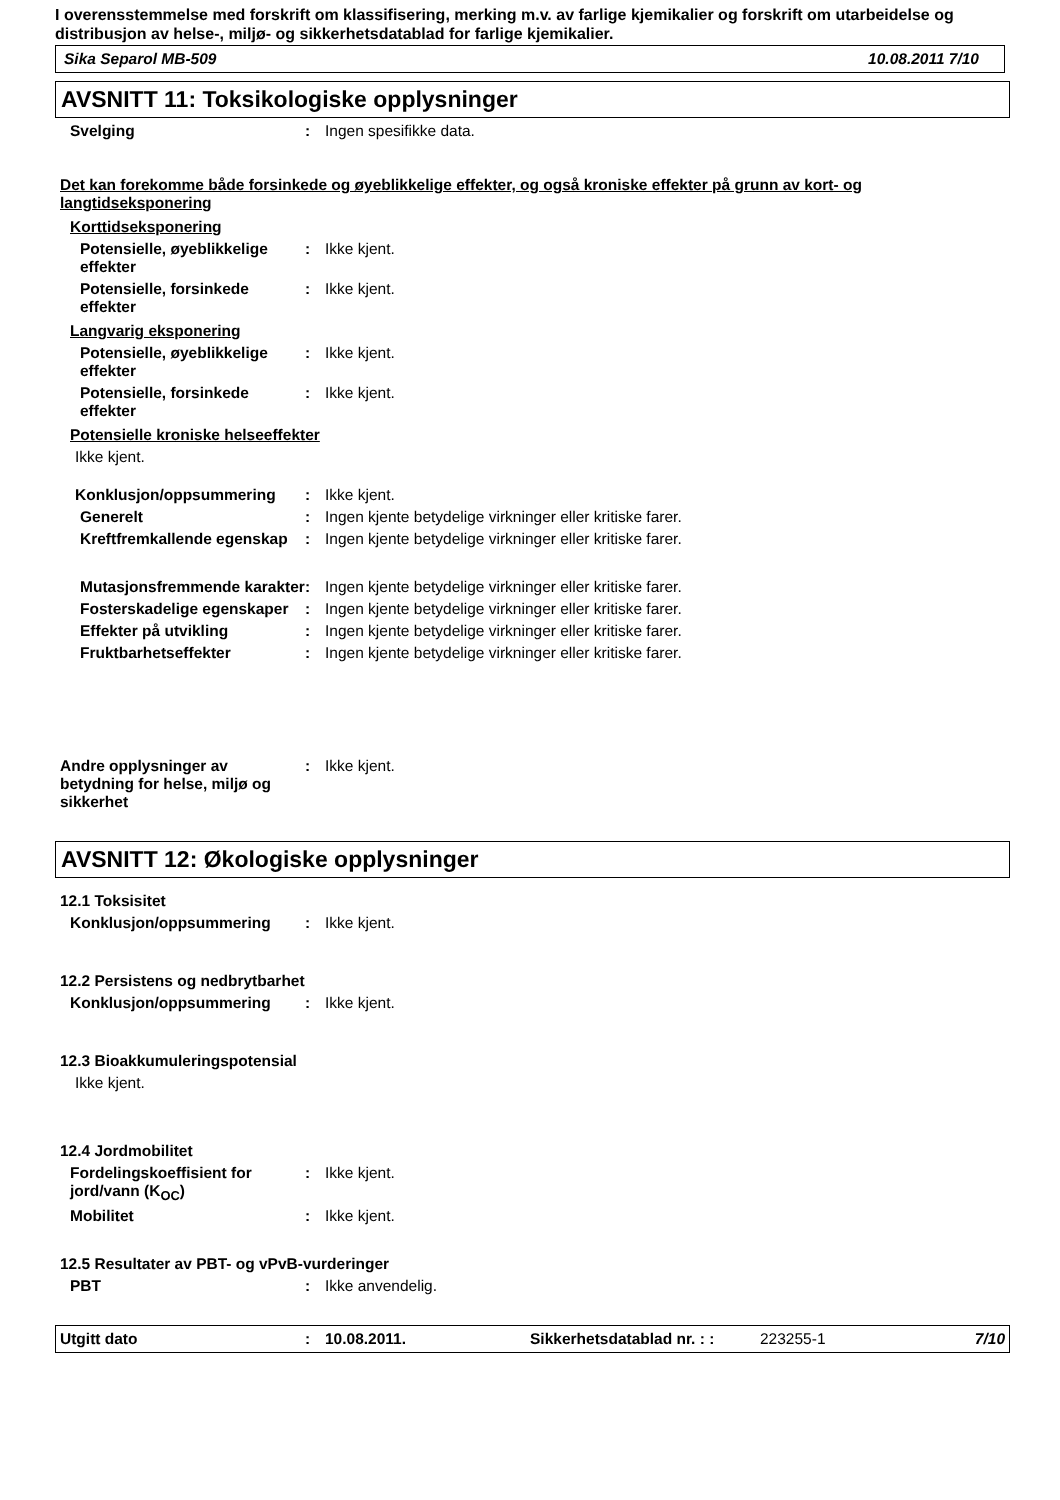I overensstemmelse med forskrift om klassifisering, merking m.v. av farlige kjemikalier og forskrift om utarbeidelse og distribusjon av helse-, miljø- og sikkerhetsdatablad for farlige kjemikalier.
Sika Separol MB-509 10.08.2011 7/10
AVSNITT 11: Toksikologiske opplysninger
Svelging : Ingen spesifikke data.
Det kan forekomme både forsinkede og øyeblikkelige effekter, og også kroniske effekter på grunn av kort- og langtidseksponering
Korttidseksponering
Potensielle, øyeblikkelige effekter
: Ikke kjent.
Potensielle, forsinkede effekter
: Ikke kjent.
Langvarig eksponering
Potensielle, øyeblikkelige effekter
: Ikke kjent.
Potensielle, forsinkede effekter
: Ikke kjent.
Potensielle kroniske helseeffekter
Ikke kjent.
Konklusjon/oppsummering : Ikke kjent.
Generelt : Ingen kjente betydelige virkninger eller kritiske farer.
Kreftfremkallende egenskap : Ingen kjente betydelige virkninger eller kritiske farer.
Mutasjonsfremmende karakter
: Ingen kjente betydelige virkninger eller kritiske farer.
Fosterskadelige egenskaper : Ingen kjente betydelige virkninger eller kritiske farer.
Effekter på utvikling : Ingen kjente betydelige virkninger eller kritiske farer.
Fruktbarhetseffekter : Ingen kjente betydelige virkninger eller kritiske farer.
Andre opplysninger av betydning for helse, miljø og sikkerhet
: Ikke kjent.
AVSNITT 12: Økologiske opplysninger
12.1 Toksisitet
Konklusjon/oppsummering : Ikke kjent.
12.2 Persistens og nedbrytbarhet
Konklusjon/oppsummering : Ikke kjent.
12.3 Bioakkumuleringspotensial
Ikke kjent.
12.4 Jordmobilitet
Fordelingskoeffisient for jord/vann (K<sub>OC</sub>)
: Ikke kjent.
Mobilitet : Ikke kjent.
12.5 Resultater av PBT- og vPvB-vurderinger
PBT : Ikke anvendelig.
Utgitt dato: 10.08.2011. Sikkerhetsdatablad nr. : : 223255-1 7/10